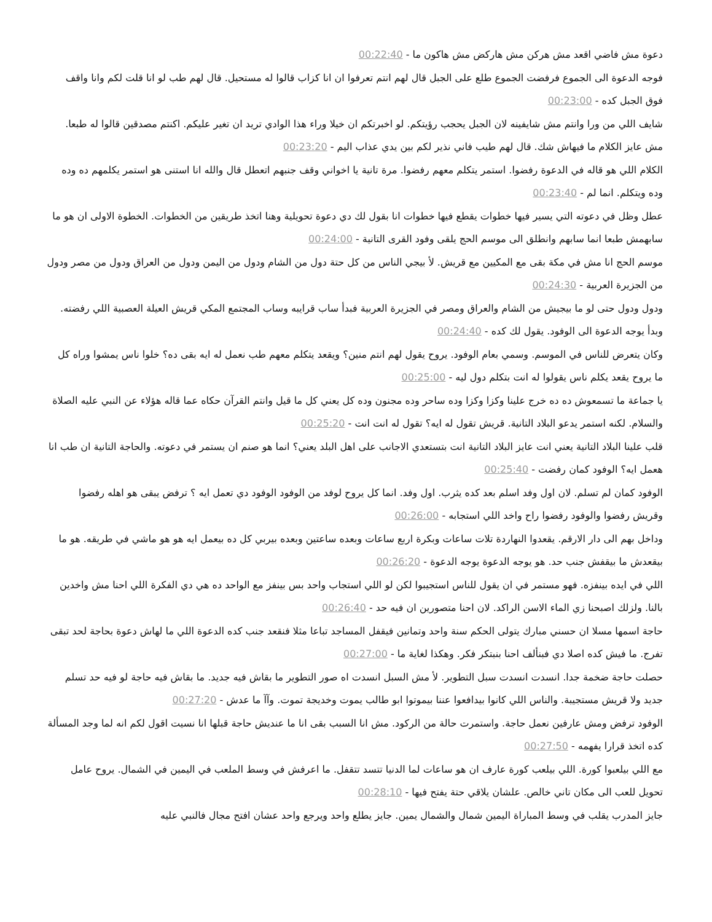دعوة مش فاضي اقعد مش هركن مش هاركض مش هاكون ما - 00:22:40
فوجه الدعوة الى الجموع فرفضت الجموع طلع على الجبل قال لهم انتم تعرفوا ان انا كزاب قالوا له مستحيل. قال لهم طب لو انا قلت لكم وانا واقف فوق الجبل كده - 00:23:00
شايف اللي من ورا وانتم مش شايفينه لان الجبل يحجب رؤيتكم. لو اخبرتكم ان خيلا وراء هذا الوادي تريد ان تغير عليكم. اكنتم مصدقين قالوا له طبعا. مش عايز الكلام ما فيهاش شك. قال لهم طيب فاني نذير لكم بين يدي عذاب اليم - 00:23:20
الكلام اللي هو قاله في الدعوة رفضوا. استمر يتكلم معهم رفضوا. مرة تانية يا اخواني وقف جنبهم اتعطل قال والله انا استنى هو استمر يكلمهم ده وده وده ويتكلم. انما لم - 00:23:40
عطل وظل في دعوته التي يسير فيها خطوات يقطع فيها خطوات انا بقول لك دي دعوة تحويلية وهنا اتخذ طريقين من الخطوات. الخطوة الاولى ان هو ما سابهمش طبعا انما سابهم وانطلق الى موسم الحج يلقى وفود القرى التانية - 00:24:00
موسم الحج انا مش في مكة بقى مع المكيين مع قريش. لأ بيجي الناس من كل حتة دول من الشام ودول من اليمن ودول من العراق ودول من مصر ودول من الجزيرة العربية - 00:24:30
ودول ودول حتى لو ما بيجيش من الشام والعراق ومصر في الجزيرة العربية فبدأ ساب قرايبه وساب المجتمع المكي قريش العيلة العصبية اللي رفضته. وبدأ يوجه الدعوة الى الوفود. يقول لك كده - 00:24:40
وكان يتعرض للناس في الموسم. وسمي بعام الوفود. يروح يقول لهم انتم منين؟ ويقعد يتكلم معهم طب نعمل له ايه بقى ده؟ خلوا ناس يمشوا وراه كل ما يروح يقعد يكلم ناس يقولوا له انت بتكلم دول ليه - 00:25:00
يا جماعة ما تسمعوش ده ده خرج علينا وكزا وكزا وده ساحر وده مجنون وده كل يعني كل ما قيل وانتم القرآن حكاه عما قاله هؤلاء عن النبي عليه الصلاة والسلام. لكنه استمر يدعو البلاد التانية. قريش تقول له ايه؟ تقول له انت انت - 00:25:20
قلب علينا البلاد التانية يعني انت عايز البلاد التانية انت بتستعدي الاجانب على اهل البلد يعني؟ انما هو صنم ان يستمر في دعوته. والحاجة التانية ان طب انا هعمل ايه؟ الوفود كمان رفضت - 00:25:40
الوفود كمان لم تسلم. لان اول وفد اسلم بعد كده يثرب. اول وفد. انما كل يروح لوفد من الوفود الوفود دي تعمل ايه ؟ ترفض يبقى هو اهله رفضوا وقريش رفضوا والوفود رفضوا راح واخد اللي استجابه - 00:26:00
وداخل بهم الى دار الارقم. يقعدوا النهاردة تلات ساعات وبكرة اربع ساعات وبعده ساعتين وبعده بيربي كل ده بيعمل ايه هو هو ماشي في طريقه. هو ما بيقعدش ما بيقفش جنب حد. هو يوجه الدعوة يوجه الدعوة - 00:26:20
اللي في ايده بينفزه. فهو مستمر في ان يقول للناس استجيبوا لكن لو اللي استجاب واحد بس بينفز مع الواحد ده هي دي الفكرة اللي احنا مش واخدين بالنا. ولزلك اصبحنا زي الماء الاسن الراكد. لان احنا متصورين ان فيه حد - 00:26:40
حاجة اسمها مسلا ان حسني مبارك يتولى الحكم سنة واحد وتمانين فيقفل المساجد تباعا مثلا فنقعد جنب كده الدعوة اللي ما لهاش دعوة بحاجة لحد تبقى تفرج. ما فيش كده اصلا دي فبنألف احنا بنبتكر فكر. وهكذا لغاية ما - 00:27:00
حصلت حاجة ضخمة جدا. انسدت انسدت سبل التطوير. لأ مش السبل انسدت اه صور التطوير ما بقاش فيه جديد. ما بقاش فيه حاجة لو فيه حد تسلم جديد ولا قريش مستجيبة. والناس اللي كانوا بيدافعوا عننا بيموتوا ابو طالب يموت وخديجة تموت. وآآ ما عدش - 00:27:20
الوفود ترفض ومش عارفين نعمل حاجة. واستمرت حالة من الركود. مش انا السبب بقى انا ما عنديش حاجة قبلها انا نسيت اقول لكم انه لما وجد المسألة كده اتخذ قرارا يفهمه - 00:27:50
مع اللي بيلعبوا كورة. اللي بيلعب كورة عارف ان هو ساعات لما الدنيا تتسد تتقفل. ما اعرفش في وسط الملعب في اليمين في الشمال. يروح عامل تحويل للعب الى مكان تاني خالص. علشان يلاقي حتة يفتح فيها - 00:28:10
جايز المدرب يقلب في وسط المباراة اليمين شمال والشمال يمين. جايز يطلع واحد ويرجع واحد عشان افتح مجال فالنبي عليه